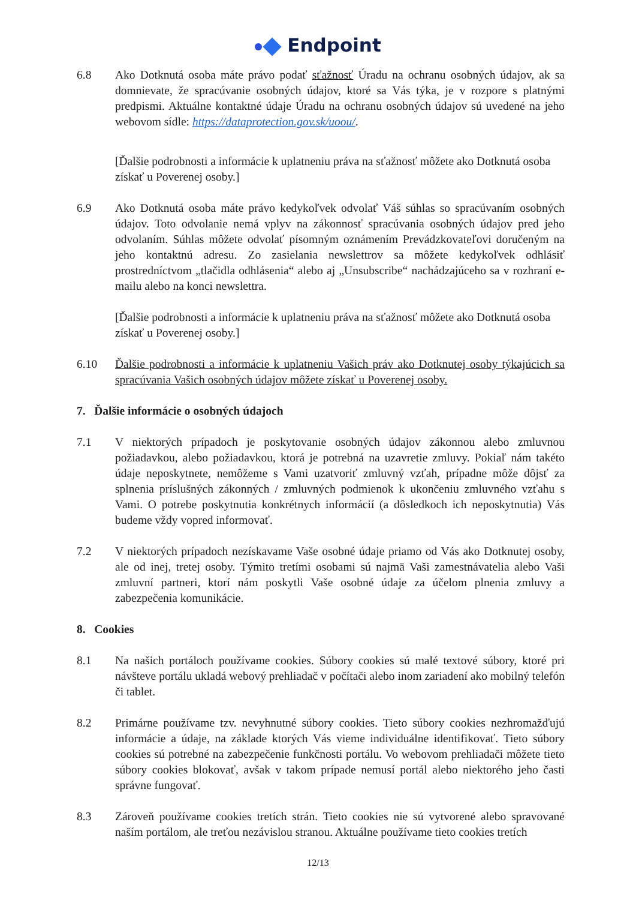Endpoint
6.8 Ako Dotknutá osoba máte právo podať sťažnosť Úradu na ochranu osobných údajov, ak sa domnievate, že spracúvanie osobných údajov, ktoré sa Vás týka, je v rozpore s platnými predpismi. Aktuálne kontaktné údaje Úradu na ochranu osobných údajov sú uvedené na jeho webovom sídle: https://dataprotection.gov.sk/uoou/.
[Ďalšie podrobnosti a informácie k uplatneniu práva na sťažnosť môžete ako Dotknutá osoba získať u Poverenej osoby.]
6.9 Ako Dotknutá osoba máte právo kedykoľvek odvolať Váš súhlas so spracúvaním osobných údajov. Toto odvolanie nemá vplyv na zákonnosť spracúvania osobných údajov pred jeho odvolaním. Súhlas môžete odvolať písomným oznámením Prevádzkovateľovi doručeným na jeho kontaktnú adresu. Zo zasielania newslettrov sa môžete kedykoľvek odhlásiť prostredníctvom „tlačidla odhlásenia“ alebo aj „Unsubscribe“ nachádzajúceho sa v rozhraní e-mailu alebo na konci newslettra.
[Ďalšie podrobnosti a informácie k uplatneniu práva na sťažnosť môžete ako Dotknutá osoba získať u Poverenej osoby.]
6.10 Ďalšie podrobnosti a informácie k uplatneniu Vašich práv ako Dotknutej osoby týkajúcich sa spracúvania Vašich osobných údajov môžete získať u Poverenej osoby.
7. Ďalšie informácie o osobných údajoch
7.1 V niektorých prípadoch je poskytovanie osobných údajov zákonnou alebo zmluvnou požiadavkou, alebo požiadavkou, ktorá je potrebná na uzavretie zmluvy. Pokiaľ nám takéto údaje neposkytnete, nemôžeme s Vami uzatvoriť zmluvný vzťah, prípadne môže dôjsť za splnenia príslušných zákonných / zmluvných podmienok k ukončeniu zmluvného vzťahu s Vami. O potrebe poskytnutia konkrétnych informácií (a dôsledkoch ich neposkytnutia) Vás budeme vždy vopred informovať.
7.2 V niektorých prípadoch nezískavame Vaše osobné údaje priamo od Vás ako Dotknutej osoby, ale od inej, tretej osoby. Týmito tretími osobami sú najmä Vaši zamestnávatelia alebo Vaši zmluvní partneri, ktorí nám poskytli Vaše osobné údaje za účelom plnenia zmluvy a zabezpečenia komunikácie.
8. Cookies
8.1 Na našich portáloch používame cookies. Súbory cookies sú malé textové súbory, ktoré pri návšteve portálu ukladá webový prehliadač v počítači alebo inom zariadení ako mobilný telefón či tablet.
8.2 Primárne používame tzv. nevyhnutné súbory cookies. Tieto súbory cookies nezhromažďujú informácie a údaje, na základe ktorých Vás vieme individuálne identifikovať. Tieto súbory cookies sú potrebné na zabezpečenie funkčnosti portálu. Vo webovom prehliadači môžete tieto súbory cookies blokovať, avšak v takom prípade nemusí portál alebo niektorého jeho časti správne fungovať.
8.3 Zároveň používame cookies tretích strán. Tieto cookies nie sú vytvorené alebo spravované naším portálom, ale treťou nezávislou stranou. Aktuálne používame tieto cookies tretích
12/13